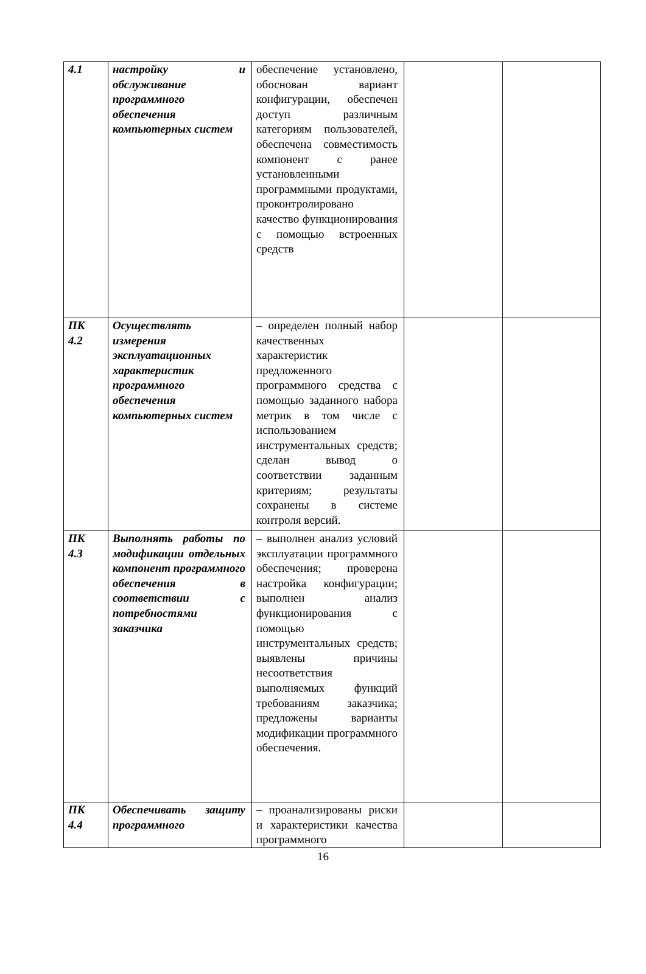| 4.1 | настройку и обслуживание программного обеспечения компьютерных систем | обеспечение установлено, обоснован вариант конфигурации, обеспечен доступ различным категориям пользователей, обеспечена совместимость компонент с ранее установленными программными продуктами, проконтролировано качество функционирования с помощью встроенных средств | | |
| ПК 4.2 | Осуществлять измерения эксплуатационных характеристик программного обеспечения компьютерных систем | – определен полный набор качественных характеристик предложенного программного средства с помощью заданного набора метрик в том числе с использованием инструментальных средств; сделан вывод о соответствии заданным критериям; результаты сохранены в системе контроля версий. | | |
| ПК 4.3 | Выполнять работы по модификации отдельных компонент программного обеспечения в соответствии с потребностями заказчика | – выполнен анализ условий эксплуатации программного обеспечения; проверена настройка конфигурации; выполнен анализ функционирования с помощью инструментальных средств; выявлены причины несоответствия выполняемых функций требованиям заказчика; предложены варианты модификации программного обеспечения. | | |
| ПК 4.4 | Обеспечивать защиту программного | – проанализированы риски и характеристики качества программного | | |
16